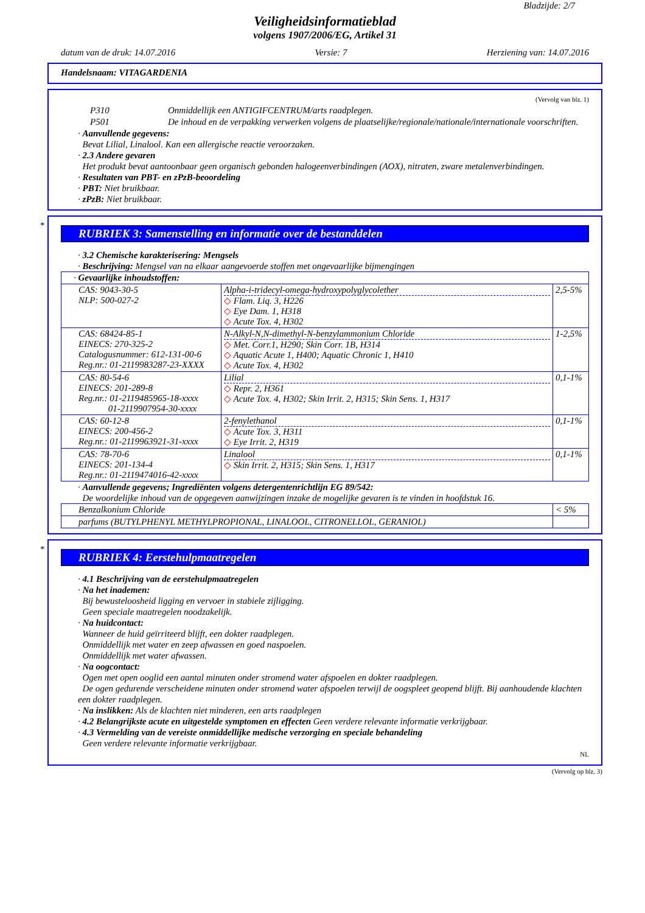Bladzijde: 2/7
Veiligheidsinformatieblad
volgens 1907/2006/EG, Artikel 31
datum van de druk: 14.07.2016 Versie: 7 Herziening van: 14.07.2016
Handelsnaam: VITAGARDENIA
(Vervolg van blz. 1)
| P310 | Onmiddellijk een ANTIGIFCENTRUM/arts raadplegen. |
| P501 | De inhoud en de verpakking verwerken volgens de plaatselijke/regionale/nationale/internationale voorschriften. |
· Aanvullende gegevens:
Bevat Lilial, Linalool. Kan een allergische reactie veroorzaken.
· 2.3 Andere gevaren
Het produkt bevat aantoonbaar geen organisch gebonden halogeenverbindingen (AOX), nitraten, zware metalenverbindingen.
· Resultaten van PBT- en zPzB-beoordeling
· PBT: Niet bruikbaar.
· zPzB: Niet bruikbaar.
*
RUBRIEK 3: Samenstelling en informatie over de bestanddelen
· 3.2 Chemische karakterisering: Mengsels
· Beschrijving: Mengsel van na elkaar aangevoerde stoffen met ongevaarlijke bijmengingen
| · Gevaarlijke inhoudstoffen: | | |
| CAS: 9043-30-5 NLP: 500-027-2 | Alpha-i-tridecyl-omega-hydroxypolyglycolether ◇ Flam. Liq. 3, H226 ◇ Eye Dam. 1, H318 ◇ Acute Tox. 4, H302 | 2,5-5% |
| CAS: 68424-85-1 EINECS: 270-325-2 Catalogusnummer: 612-131-00-6 Reg.nr.: 01-2119983287-23-XXXX | N-Alkyl-N,N-dimethyl-N-benzylammonium Chloride ◇ Met. Corr.1, H290; Skin Corr. 1B, H314 ◇ Aquatic Acute 1, H400; Aquatic Chronic 1, H410 ◇ Acute Tox. 4, H302 | 1-2,5% |
| CAS: 80-54-6 EINECS: 201-289-8 Reg.nr.: 01-2119485965-18-xxxx 01-2119907954-30-xxxx | Lilial ◇ Repr. 2, H361 ◇ Acute Tox. 4, H302; Skin Irrit. 2, H315; Skin Sens. 1, H317 | 0,1-1% |
| CAS: 60-12-8 EINECS: 200-456-2 Reg.nr.: 01-2119963921-31-xxxx | 2-fenylethanol ◇ Acute Tox. 3, H311 ◇ Eye Irrit. 2, H319 | 0,1-1% |
| CAS: 78-70-6 EINECS: 201-134-4 Reg.nr.: 01-2119474016-42-xxxx | Linalool ◇ Skin Irrit. 2, H315; Skin Sens. 1, H317 | 0,1-1% |
· Aanvullende gegevens; Ingrediënten volgens detergentenrichtlijn EG 89/542:
De woordelijke inhoud van de opgegeven aanwijzingen inzake de mogelijke gevaren is te vinden in hoofdstuk 16.
| Benzalkonium Chloride | < 5% |
| parfums (BUTYLPHENYL METHYLPROPIONAL, LINALOOL, CITRONELLOL, GERANIOL) | |
*
RUBRIEK 4: Eerstehulpmaatregelen
· 4.1 Beschrijving van de eerstehulpmaatregelen
· Na het inademen:
Bij bewusteloosheid ligging en vervoer in stabiele zijligging.
Geen speciale maatregelen noodzakelijk.
· Na huidcontact:
Wanneer de huid geïrriteerd blijft, een dokter raadplegen.
Onmiddellijk met water en zeep afwassen en goed naspoelen.
Onmiddellijk met water afwassen.
· Na oogcontact:
Ogen met open ooglid een aantal minuten onder stromend water afspoelen en dokter raadplegen.
De ogen gedurende verscheidene minuten onder stromend water afspoelen terwijl de oogspleet geopend blijft. Bij aanhoudende klachten een dokter raadplegen.
· Na inslikken: Als de klachten niet minderen, een arts raadplegen
· 4.2 Belangrijkste acute en uitgestelde symptomen en effecten Geen verdere relevante informatie verkrijgbaar.
· 4.3 Vermelding van de vereiste onmiddellijke medische verzorging en speciale behandeling
Geen verdere relevante informatie verkrijgbaar.
NL
(Vervolg op blz. 3)